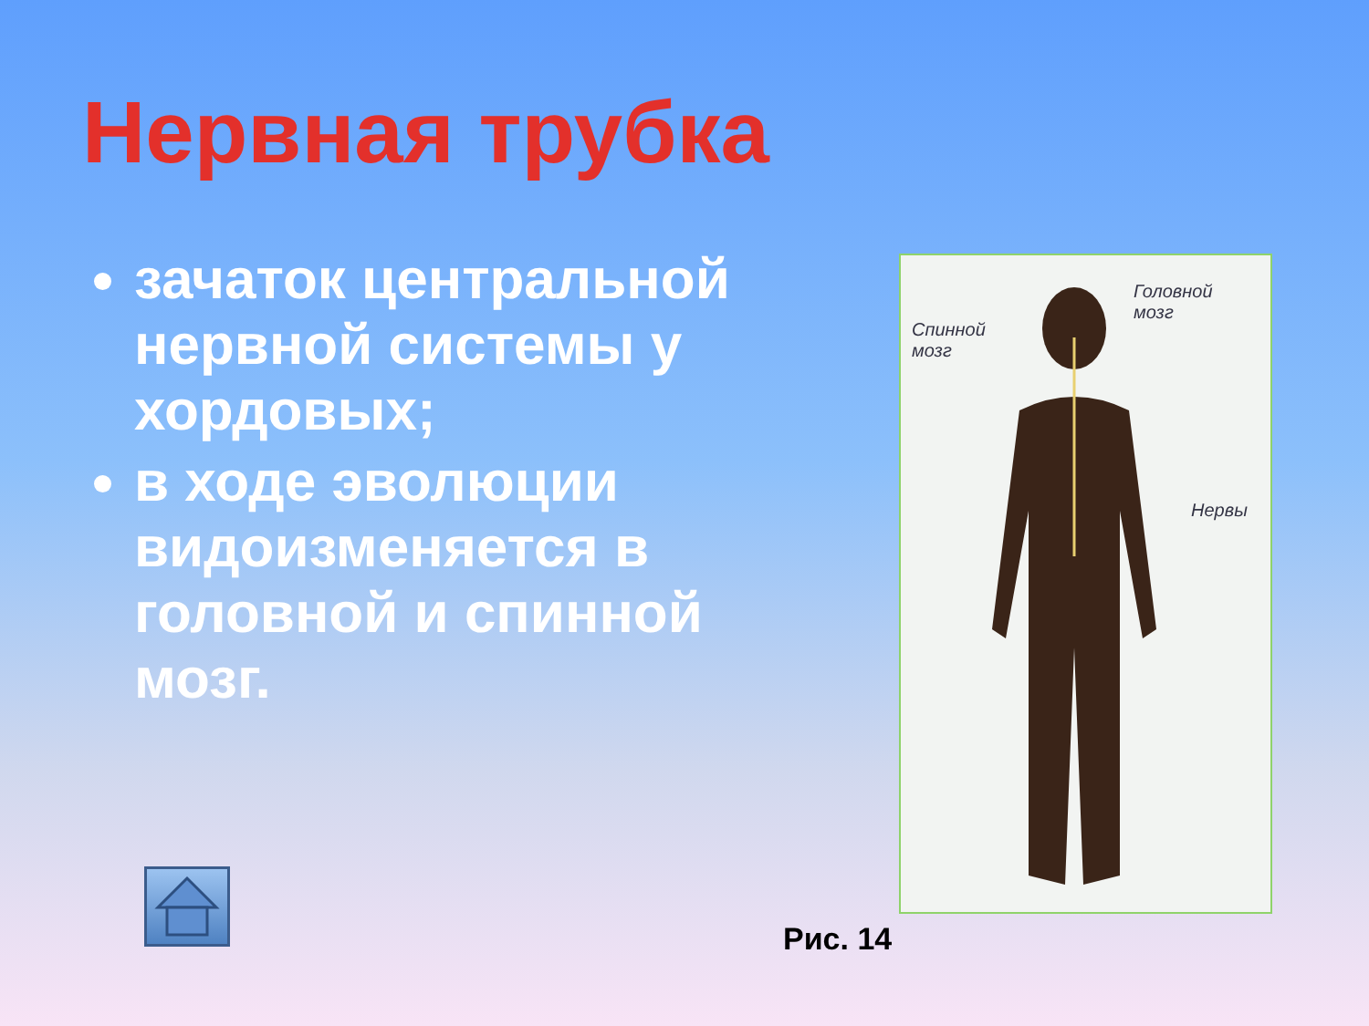Нервная трубка
зачаток центральной нервной системы у хордовых;
в ходе эволюции видоизменяется в головной и спинной мозг.
Головной
мозг
Спинной
мозг
Нервы
Рис. 14